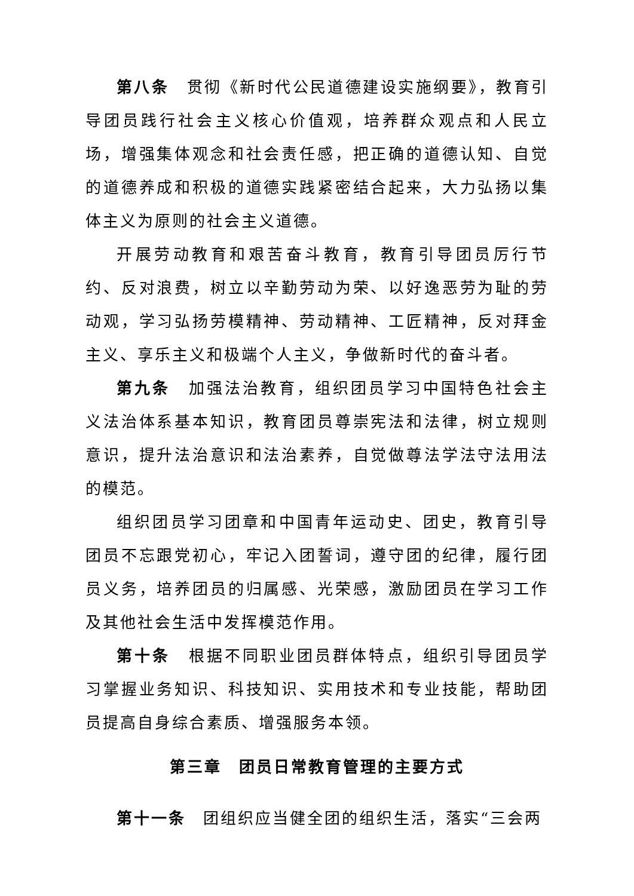第八条　贯彻《新时代公民道德建设实施纲要》，教育引导团员践行社会主义核心价值观，培养群众观点和人民立场，增强集体观念和社会责任感，把正确的道德认知、自觉的道德养成和积极的道德实践紧密结合起来，大力弘扬以集体主义为原则的社会主义道德。
开展劳动教育和艰苦奋斗教育，教育引导团员厉行节约、反对浪费，树立以辛勤劳动为荣、以好逸恶劳为耻的劳动观，学习弘扬劳模精神、劳动精神、工匠精神，反对拜金主义、享乐主义和极端个人主义，争做新时代的奋斗者。
第九条　加强法治教育，组织团员学习中国特色社会主义法治体系基本知识，教育团员尊崇宪法和法律，树立规则意识，提升法治意识和法治素养，自觉做尊法学法守法用法的模范。
组织团员学习团章和中国青年运动史、团史，教育引导团员不忘跟党初心，牢记入团誓词，遵守团的纪律，履行团员义务，培养团员的归属感、光荣感，激励团员在学习工作及其他社会生活中发挥模范作用。
第十条　根据不同职业团员群体特点，组织引导团员学习掌握业务知识、科技知识、实用技术和专业技能，帮助团员提高自身综合素质、增强服务本领。
第三章　团员日常教育管理的主要方式
第十一条　团组织应当健全团的组织生活，落实“三会两